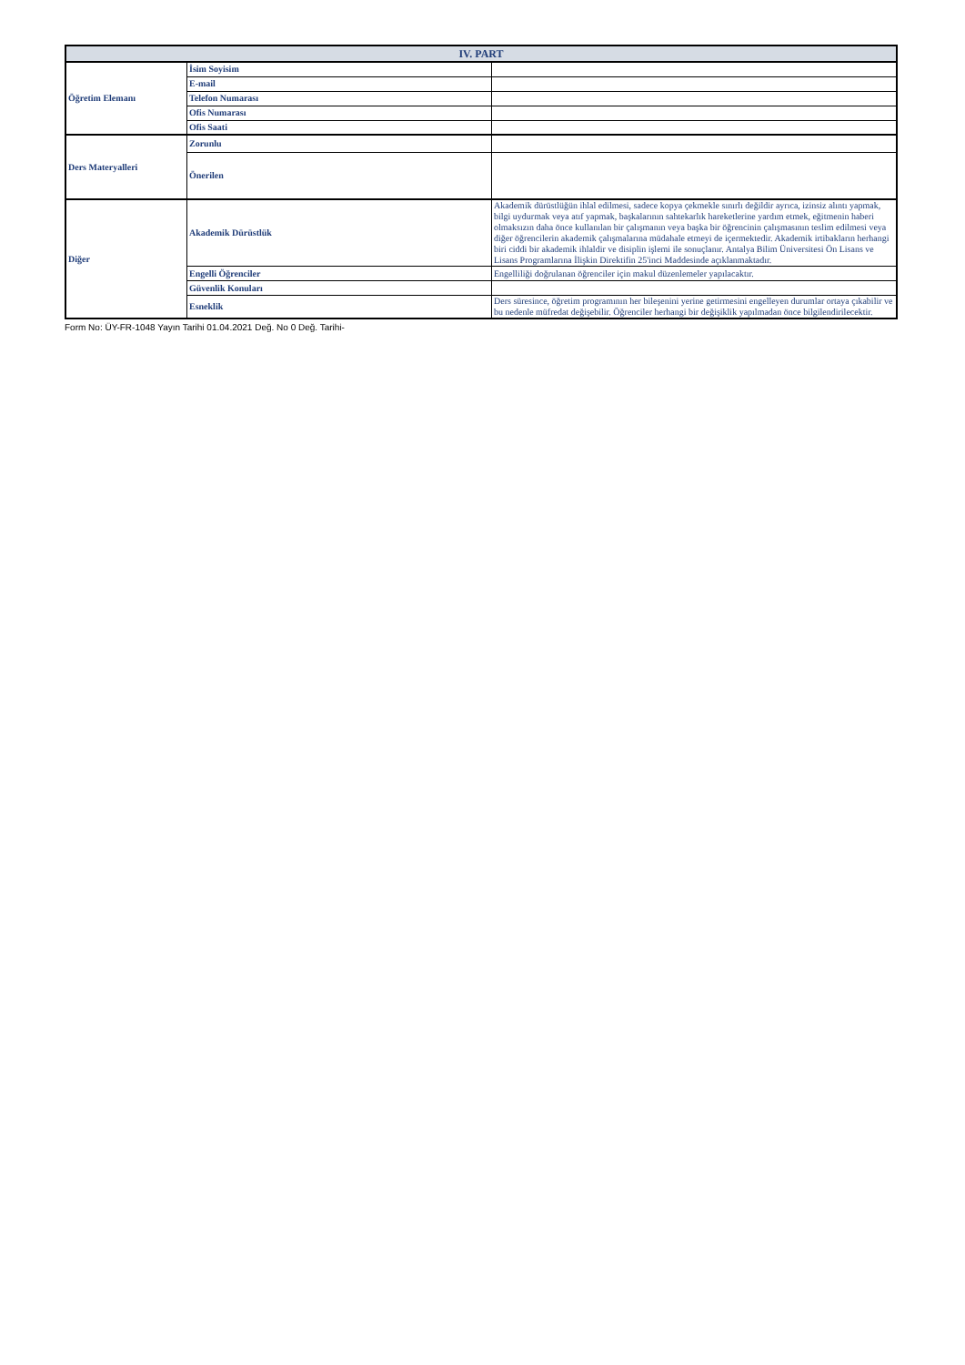| IV. PART | | |
| --- | --- | --- |
| Öğretim Elemanı | İsim Soyisim | |
| | E-mail | |
| | Telefon Numarası | |
| | Ofis Numarası | |
| | Ofis Saati | |
| Ders Materyalleri | Zorunlu | |
| | Önerilen | |
| Diğer | Akademik Dürüstlük | Akademik dürüstlüğün ihlal edilmesi, sadece kopya çekmekle sınırlı değildir ayrıca, izinsiz alıntı yapmak, bilgi uydurmak veya atıf yapmak, başkalarının sahtekarlık hareketlerine yardım etmek, eğitmenin haberi olmaksızın daha önce kullanılan bir çalışmanın veya başka bir öğrencinin çalışmasının teslim edilmesi veya diğer öğrencilerin akademik çalışmalarına müdahale etmeyi de içermektedir. Akademik irtibakların herhangi biri ciddi bir akademik ihlaldir ve disiplin işlemi ile sonuçlanır. Antalya Bilim Üniversitesi Ön Lisans ve Lisans Programlarına İlişkin Direktifin 25'inci Maddesinde açıklanmaktadır. |
| | Engelli Öğrenciler | Engelliliği doğrulanan öğrenciler için makul düzenlemeler yapılacaktır. |
| | Güvenlik Konuları | |
| | Esneklik | Ders süresince, öğretim programının her bileşenini yerine getirmesini engelleyen durumlar ortaya çıkabilir ve bu nedenle müfredat değişebilir. Öğrenciler herhangi bir değişiklik yapılmadan önce bilgilendirilecektir. |
Form No: ÜY-FR-1048 Yayın Tarihi 01.04.2021 Değ. No 0 Değ. Tarihi-